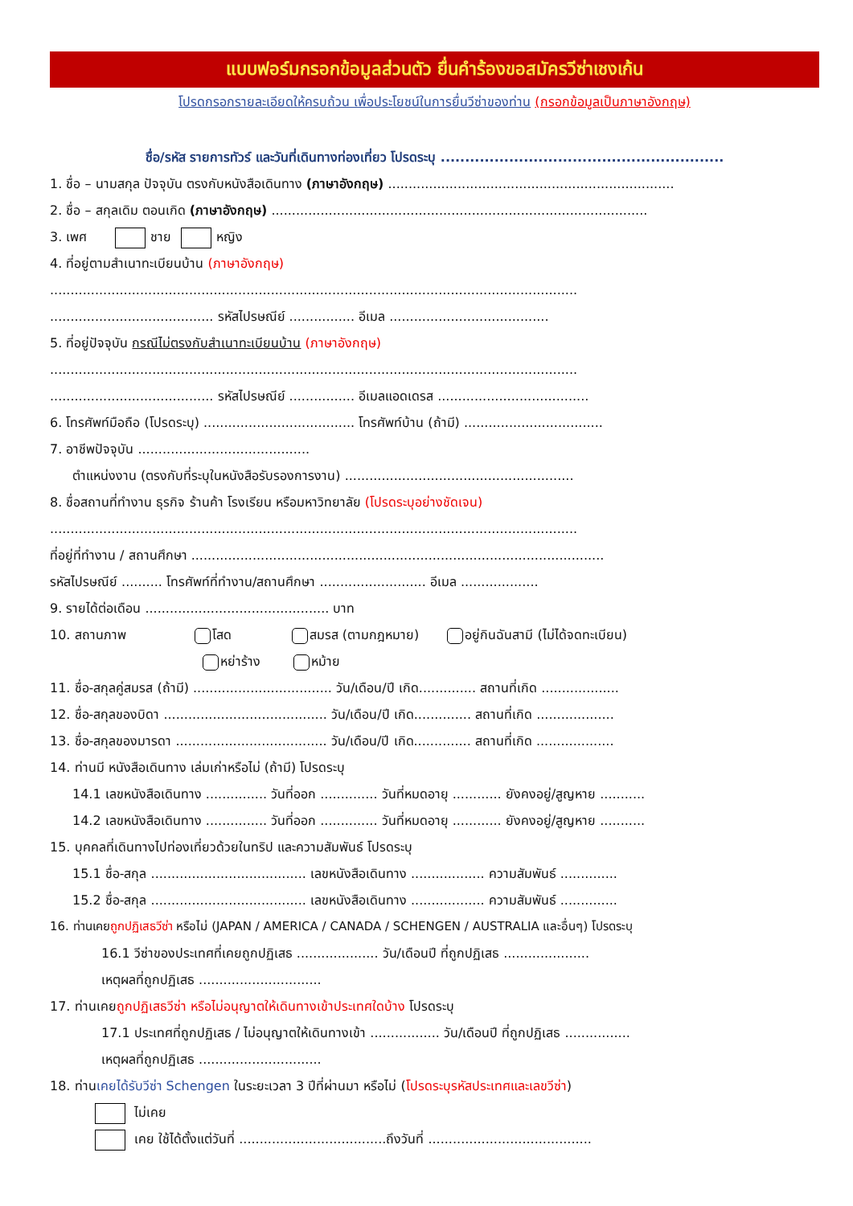แบบฟอร์มกรอกข้อมูลส่วนตัว ยื่นคำร้องขอสมัครวีซ่าเชงเก้น
โปรดกรอกรายละเอียดให้ครบถ้วน เพื่อประโยชน์ในการยื่นวีซ่าของท่าน (กรอกข้อมูลเป็นภาษาอังกฤษ)
ชื่อ/รหัส รายการทัวร์ และวันที่เดินทางท่องเที่ยว โปรดระบุ ..........................................................
1. ชื่อ – นามสกุล ปัจจุบัน ตรงกับหนังสือเดินทาง (ภาษาอังกฤษ) ......................................................................
2. ชื่อ – สกุลเดิม ตอนเกิด (ภาษาอังกฤษ) ............................................................................................
3. เพศ ชาย หญิง
4. ที่อยู่ตามสำเนาทะเบียนบ้าน (ภาษาอังกฤษ)
.................................................................................................................................
........................................ รหัสไปรษณีย์ ................ อีเมล .......................................
5. ที่อยู่ปัจจุบัน กรณีไม่ตรงกับสำเนาทะเบียนบ้าน (ภาษาอังกฤษ)
.................................................................................................................................
........................................ รหัสไปรษณีย์ ................ อีเมลแอดเดรส .....................................
6. โทรศัพท์มือถือ (โปรดระบุ) ..................................... โทรศัพท์บ้าน (ถ้ามี) ..................................
7. อาชีพปัจจุบัน ..........................................
ตำแหน่งงาน (ตรงกับที่ระบุในหนังสือรับรองการงาน) ........................................................
8. ชื่อสถานที่ทำงาน ธุรกิจ ร้านค้า โรงเรียน หรือมหาวิทยาลัย (โปรดระบุอย่างชัดเจน)
.................................................................................................................................
ที่อยู่ที่ทำงาน / สถานศึกษา .....................................................................................................
รหัสไปรษณีย์ .......... โทรศัพท์ที่ทำงาน/สถานศึกษา .......................... อีเมล ...................
9. รายได้ต่อเดือน ............................................. บาท
10. สถานภาพ โสด สมรส (ตามกฎหมาย) อยู่กินฉันสามี (ไม่ได้จดทะเบียน)
หย่าร้าง หม้าย
11. ชื่อ-สกุลคู่สมรส (ถ้ามี) .................................. วัน/เดือน/ปี เกิด.............. สถานที่เกิด ...................
12. ชื่อ-สกุลของบิดา ........................................ วัน/เดือน/ปี เกิด.............. สถานที่เกิด ...................
13. ชื่อ-สกุลของมารดา ..................................... วัน/เดือน/ปี เกิด.............. สถานที่เกิด ...................
14. ท่านมี หนังสือเดินทาง เล่มเก่าหรือไม่ (ถ้ามี) โปรดระบุ
14.1 เลขหนังสือเดินทาง ............... วันที่ออก .............. วันที่หมดอายุ ............ ยังคงอยู่/สูญหาย ...........
14.2 เลขหนังสือเดินทาง ............... วันที่ออก .............. วันที่หมดอายุ ............ ยังคงอยู่/สูญหาย ...........
15. บุคคลที่เดินทางไปท่องเที่ยวด้วยในทริป และความสัมพันธ์ โปรดระบุ
15.1 ชื่อ-สกุล ...................................... เลขหนังสือเดินทาง .................. ความสัมพันธ์ ..............
15.2 ชื่อ-สกุล ...................................... เลขหนังสือเดินทาง .................. ความสัมพันธ์ ..............
16. ท่านเคยถูกปฏิเสธวีซ่า หรือไม่ (JAPAN / AMERICA / CANADA / SCHENGEN / AUSTRALIA และอื่นๆ) โปรดระบุ
16.1 วีซ่าของประเทศที่เคยถูกปฏิเสธ .................... วัน/เดือนปี ที่ถูกปฏิเสธ .....................
เหตุผลที่ถูกปฏิเสธ ..............................
17. ท่านเคยถูกปฏิเสธวีซ่า หรือไม่อนุญาตให้เดินทางเข้าประเทศใดบ้าง โปรดระบุ
17.1 ประเทศที่ถูกปฏิเสธ / ไม่อนุญาตให้เดินทางเข้า ................. วัน/เดือนปี ที่ถูกปฏิเสธ ................
เหตุผลที่ถูกปฏิเสธ ..............................
18. ท่านเคยได้รับวีซ่า Schengen ในระยะเวลา 3 ปีที่ผ่านมา หรือไม่ (โปรดระบุรหัสประเทศและเลขวีซ่า)
ไม่เคย
เคย ใช้ได้ตั้งแต่วันที่ ....................................ถึงวันที่ ........................................